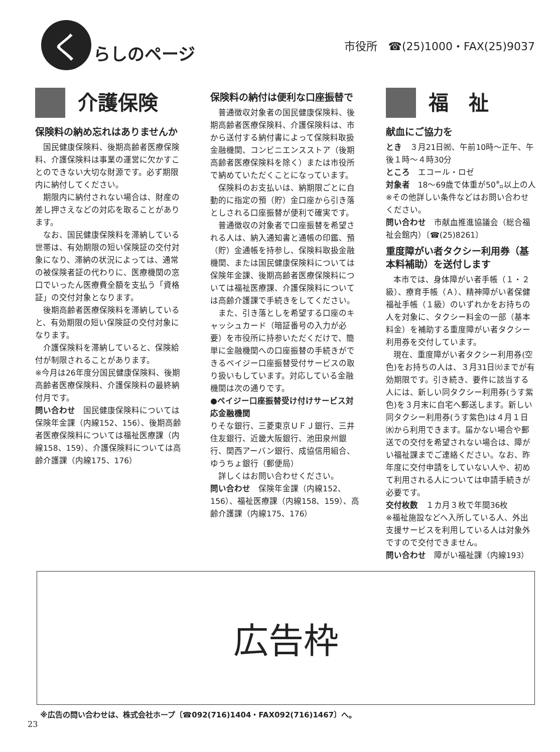く
らしのページ
市役所　☎(25)1000・FAX(25)9037
介護保険
保険料の納め忘れはありませんか
国民健康保険料、後期高齢者医療保険料、介護保険料は事業の運営に欠かすことのできない大切な財源です。必ず期限内に納付してください。
期限内に納付されない場合は、財産の差し押さえなどの対応を取ることがあります。
なお、国民健康保険料を滞納している世帯は、有効期限の短い保険証の交付対象になり、滞納の状況によっては、通常の被保険者証の代わりに、医療機関の窓口でいったん医療費全額を支払う「資格証」の交付対象となります。
後期高齢者医療保険料を滞納していると、有効期限の短い保険証の交付対象になります。
介護保険料を滞納していると、保険給付が制限されることがあります。
※今月は26年度分国民健康保険料、後期高齢者医療保険料、介護保険料の最終納付月です。
問い合わせ　国民健康保険料については保険年金課（内線152、156）、後期高齢者医療保険料については福祉医療課（内線158、159）、介護保険料については高齢介護課（内線175、176）
保険料の納付は便利な口座振替で
普通徴収対象者の国民健康保険料、後期高齢者医療保険料、介護保険料は、市から送付する納付書によって保険料取扱金融機関、コンビニエンスストア（後期高齢者医療保険料を除く）または市役所で納めていただくことになっています。
保険料のお支払いは、納期限ごとに自動的に指定の預（貯）金口座から引き落としされる口座振替が便利で確実です。
普通徴収の対象者で口座振替を希望される人は、納入通知書と通帳の印鑑、預（貯）金通帳を持参し、保険料取扱金融機関、または国民健康保険料については保険年金課、後期高齢者医療保険料については福祉医療課、介護保険料については高齢介護課で手続きをしてください。
また、引き落としを希望する口座のキャッシュカード（暗証番号の入力が必要）を市役所に持参いただくだけで、簡単に金融機関への口座振替の手続きができるペイジー口座振替受付サービスの取り扱いもしています。対応している金融機関は次の通りです。
●ペイジー口座振替受け付けサービス対応金融機関
りそな銀行、三菱東京ＵＦＪ銀行、三井住友銀行、近畿大阪銀行、池田泉州銀行、関西アーバン銀行、成協信用組合、ゆうちょ銀行（郵便局）
詳しくはお問い合わせください。
問い合わせ　保険年金課（内線152、156）、福祉医療課（内線158、159）、高齢介護課（内線175、176）
福　祉
献血にご協力を
とき　３月21日㈷、午前10時～正午、午後１時～４時30分
ところ　エコール・ロゼ
対象者　18～69歳で体重が50㌔以上の人　※その他詳しい条件などはお問い合わせください。
問い合わせ　市献血推進協議会（総合福祉会館内）〔☎(25)8261〕
重度障がい者タクシー利用券（基本料補助）を送付します
本市では、身体障がい者手帳（１・２級）、療育手帳（Ａ）、精神障がい者保健福祉手帳（１級）のいずれかをお持ちの人を対象に、タクシー料金の一部（基本料金）を補助する重度障がい者タクシー利用券を交付しています。
現在、重度障がい者タクシー利用券(空色)をお持ちの人は、３月31日㈫までが有効期限です。引き続き、要件に該当する人には、新しい同タクシー利用券(うす紫色)を３月末に自宅へ郵送します。新しい同タクシー利用券(うす紫色)は４月１日㈬から利用できます。届かない場合や郵送での交付を希望されない場合は、障がい福祉課までご連絡ください。なお、昨年度に交付申請をしていない人や、初めて利用される人については申請手続きが必要です。
交付枚数　１カ月３枚で年間36枚
※福祉施設などへ入所している人、外出支援サービスを利用している人は対象外ですので交付できません。
問い合わせ　障がい福祉課（内線193）
広告枠
※広告の問い合わせは、株式会社ホープ〔☎092(716)1404・FAX092(716)1467〕へ。
23